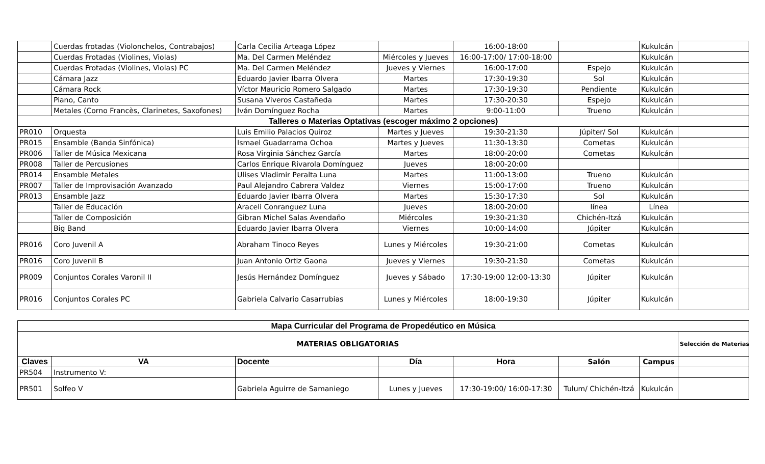| | Cuerdas frotadas (Violonchelos, Contrabajos) | Carla Cecilia Arteaga López | | 16:00-18:00 | | Kukulcán | |
| | Cuerdas Frotadas (Violines, Violas) | Ma. Del Carmen Meléndez | Miércoles y Jueves | 16:00-17:00/ 17:00-18:00 | | Kukulcán | |
| | Cuerdas Frotadas (Violines, Violas) PC | Ma. Del Carmen Meléndez | Jueves y Viernes | 16:00-17:00 | Espejo | Kukulcán | |
| | Cámara Jazz | Eduardo Javier Ibarra Olvera | Martes | 17:30-19:30 | Sol | Kukulcán | |
| | Cámara Rock | Víctor Mauricio Romero Salgado | Martes | 17:30-19:30 | Pendiente | Kukulcán | |
| | Piano, Canto | Susana Viveros Castañeda | Martes | 17:30-20:30 | Espejo | Kukulcán | |
| | Metales (Corno Francès, Clarinetes, Saxofones) | Iván Domínguez Rocha | Martes | 9:00-11:00 | Trueno | Kukulcán | |
| Talleres o Materias Optativas (escoger máximo 2 opciones) | | | | | | | |
| PR010 | Orquesta | Luis Emilio Palacios Quiroz | Martes y Jueves | 19:30-21:30 | Júpiter/ Sol | Kukulcán | |
| PR015 | Ensamble (Banda Sinfónica) | Ismael Guadarrama Ochoa | Martes y Jueves | 11:30-13:30 | Cometas | Kukulcán | |
| PR006 | Taller de Música Mexicana | Rosa Virginia Sánchez García | Martes | 18:00-20:00 | Cometas | Kukulcán | |
| PR008 | Taller de Percusiones | Carlos Enrique Rivarola Domínguez | Jueves | 18:00-20:00 | | | |
| PR014 | Ensamble Metales | Ulises Vladimir Peralta Luna | Martes | 11:00-13:00 | Trueno | Kukulcán | |
| PR007 | Taller de Improvisación Avanzado | Paul Alejandro Cabrera Valdez | Viernes | 15:00-17:00 | Trueno | Kukulcán | |
| PR013 | Ensamble Jazz | Eduardo Javier Ibarra Olvera | Martes | 15:30-17:30 | Sol | Kukulcán | |
| | Taller de Educación | Araceli Conranguez Luna | Jueves | 18:00-20:00 | línea | Línea | |
| | Taller de Composición | Gibran Michel Salas Avendaño | Miércoles | 19:30-21:30 | Chichén-Itzá | Kukulcán | |
| | Big Band | Eduardo Javier Ibarra Olvera | Viernes | 10:00-14:00 | Júpiter | Kukulcán | |
| PR016 | Coro Juvenil A | Abraham Tinoco Reyes | Lunes y Miércoles | 19:30-21:00 | Cometas | Kukulcán | |
| PR016 | Coro Juvenil B | Juan Antonio Ortiz Gaona | Jueves y Viernes | 19:30-21:30 | Cometas | Kukulcán | |
| PR009 | Conjuntos Corales Varonil II | Jesús Hernández Domínguez | Jueves y Sábado | 17:30-19:00 12:00-13:30 | Júpiter | Kukulcán | |
| PR016 | Conjuntos Corales PC | Gabriela Calvario Casarrubias | Lunes y Miércoles | 18:00-19:30 | Júpiter | Kukulcán | |
| Mapa Curricular del Programa de Propedéutico en Música | | | | | | | |
| MATERIAS OBLIGATORIAS | | | | | | | Selección de Materias |
| Claves | VA | Docente | Día | Hora | Salón | Campus | |
| PR504 | Instrumento V: | | | | | | |
| PR501 | Solfeo V | Gabriela Aguirre de Samaniego | Lunes y Jueves | 17:30-19:00/ 16:00-17:30 | Tulum/ Chichén-Itzá | Kukulcán | |